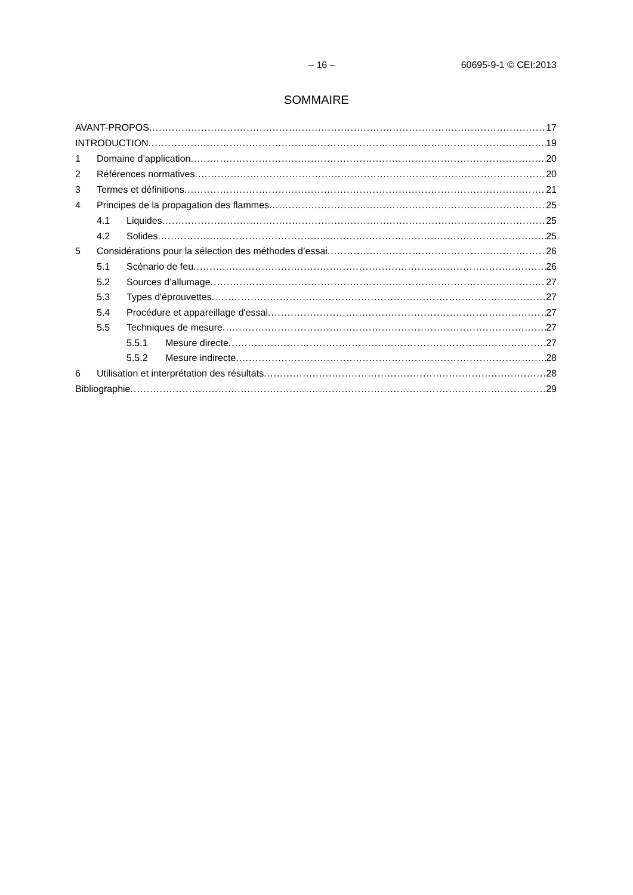– 16 – 60695-9-1 © CEI:2013
SOMMAIRE
AVANT-PROPOS 17
INTRODUCTION 19
1 Domaine d’application 20
2 Références normatives 20
3 Termes et définitions 21
4 Principes de la propagation des flammes 25
4.1 Liquides 25
4.2 Solides 25
5 Considérations pour la sélection des méthodes d’essai 26
5.1 Scénario de feu 26
5.2 Sources d’allumage 27
5.3 Types d'éprouvettes 27
5.4 Procédure et appareillage d'essai 27
5.5 Techniques de mesure 27
5.5.1 Mesure directe 27
5.5.2 Mesure indirecte 28
6 Utilisation et interprétation des résultats 28
Bibliographie 29